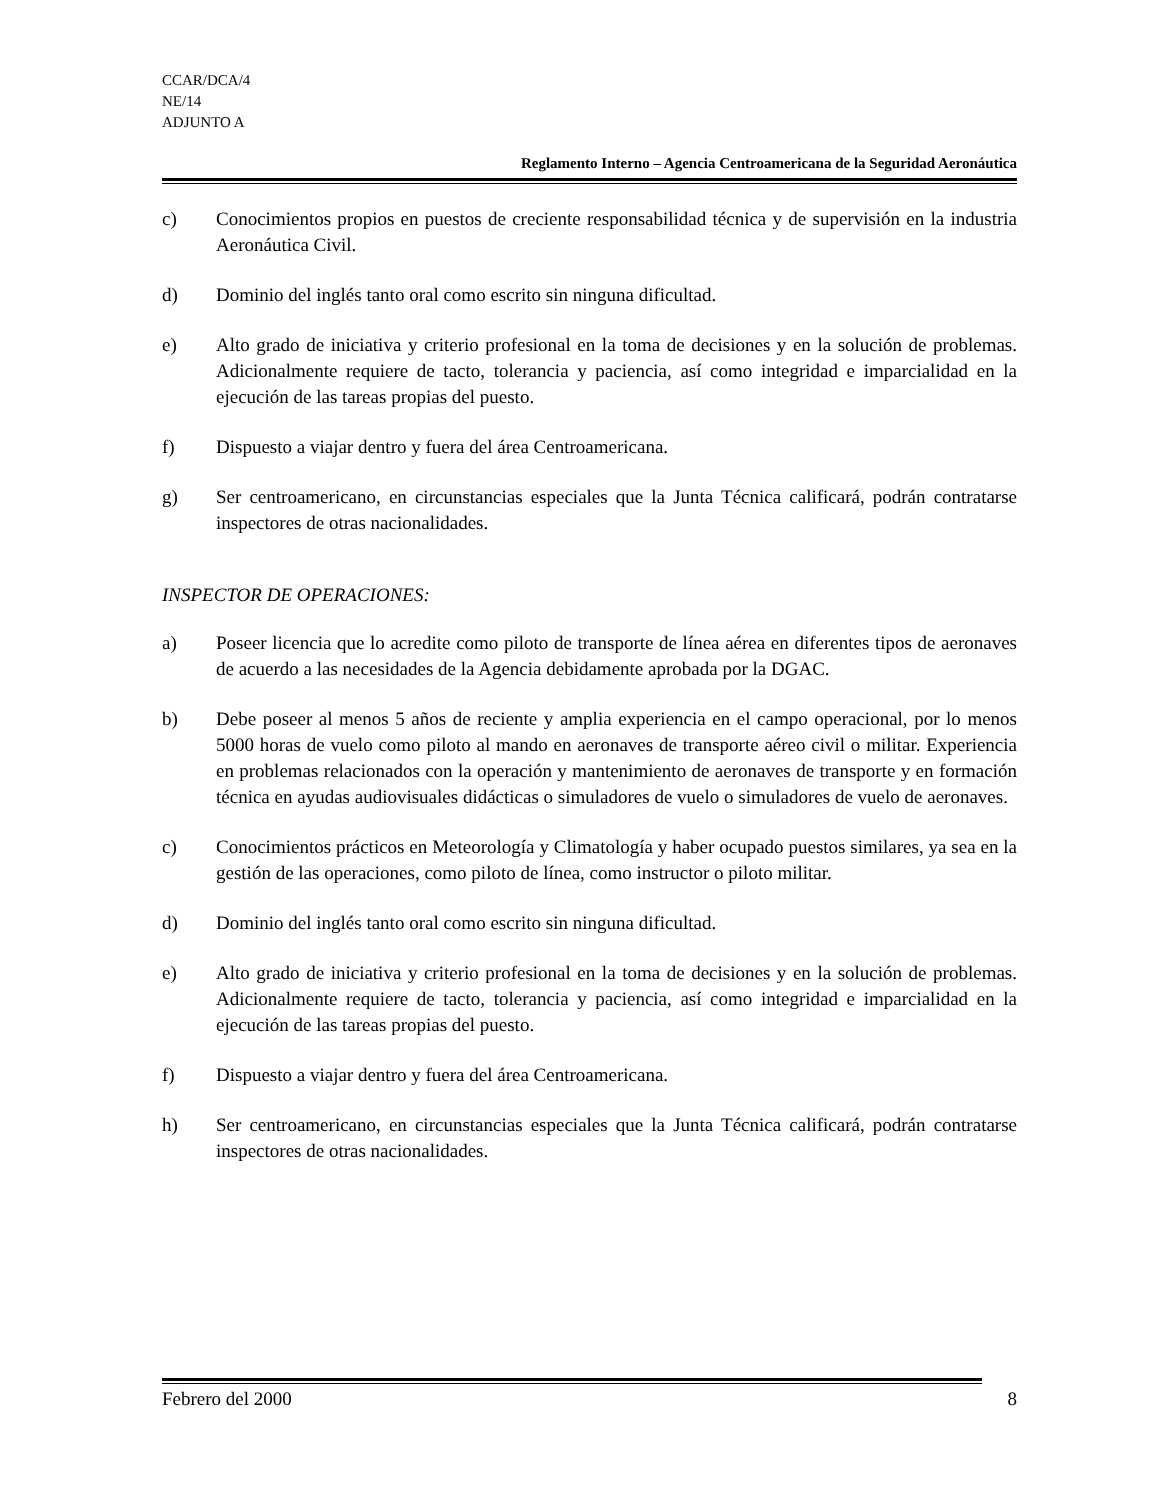CCAR/DCA/4
NE/14
ADJUNTO A
Reglamento Interno – Agencia Centroamericana de la Seguridad Aeronáutica
c) Conocimientos propios en puestos de creciente responsabilidad técnica y de supervisión en la industria Aeronáutica Civil.
d) Dominio del inglés tanto oral como escrito sin ninguna dificultad.
e) Alto grado de iniciativa y criterio profesional en la toma de decisiones y en la solución de problemas. Adicionalmente requiere de tacto, tolerancia y paciencia, así como integridad e imparcialidad en la ejecución de las tareas propias del puesto.
f) Dispuesto a viajar dentro y fuera del área Centroamericana.
g) Ser centroamericano, en circunstancias especiales que la Junta Técnica calificará, podrán contratarse inspectores de otras nacionalidades.
INSPECTOR DE OPERACIONES:
a) Poseer licencia que lo acredite como piloto de transporte de línea aérea en diferentes tipos de aeronaves de acuerdo a las necesidades de la Agencia debidamente aprobada por la DGAC.
b) Debe poseer al menos 5 años de reciente y amplia experiencia en el campo operacional, por lo menos 5000 horas de vuelo como piloto al mando en aeronaves de transporte aéreo civil o militar. Experiencia en problemas relacionados con la operación y mantenimiento de aeronaves de transporte y en formación técnica en ayudas audiovisuales didácticas o simuladores de vuelo o simuladores de vuelo de aeronaves.
c) Conocimientos prácticos en Meteorología y Climatología y haber ocupado puestos similares, ya sea en la gestión de las operaciones, como piloto de línea, como instructor o piloto militar.
d) Dominio del inglés tanto oral como escrito sin ninguna dificultad.
e) Alto grado de iniciativa y criterio profesional en la toma de decisiones y en la solución de problemas. Adicionalmente requiere de tacto, tolerancia y paciencia, así como integridad e imparcialidad en la ejecución de las tareas propias del puesto.
f) Dispuesto a viajar dentro y fuera del área Centroamericana.
h) Ser centroamericano, en circunstancias especiales que la Junta Técnica calificará, podrán contratarse inspectores de otras nacionalidades.
Febrero del 2000 8